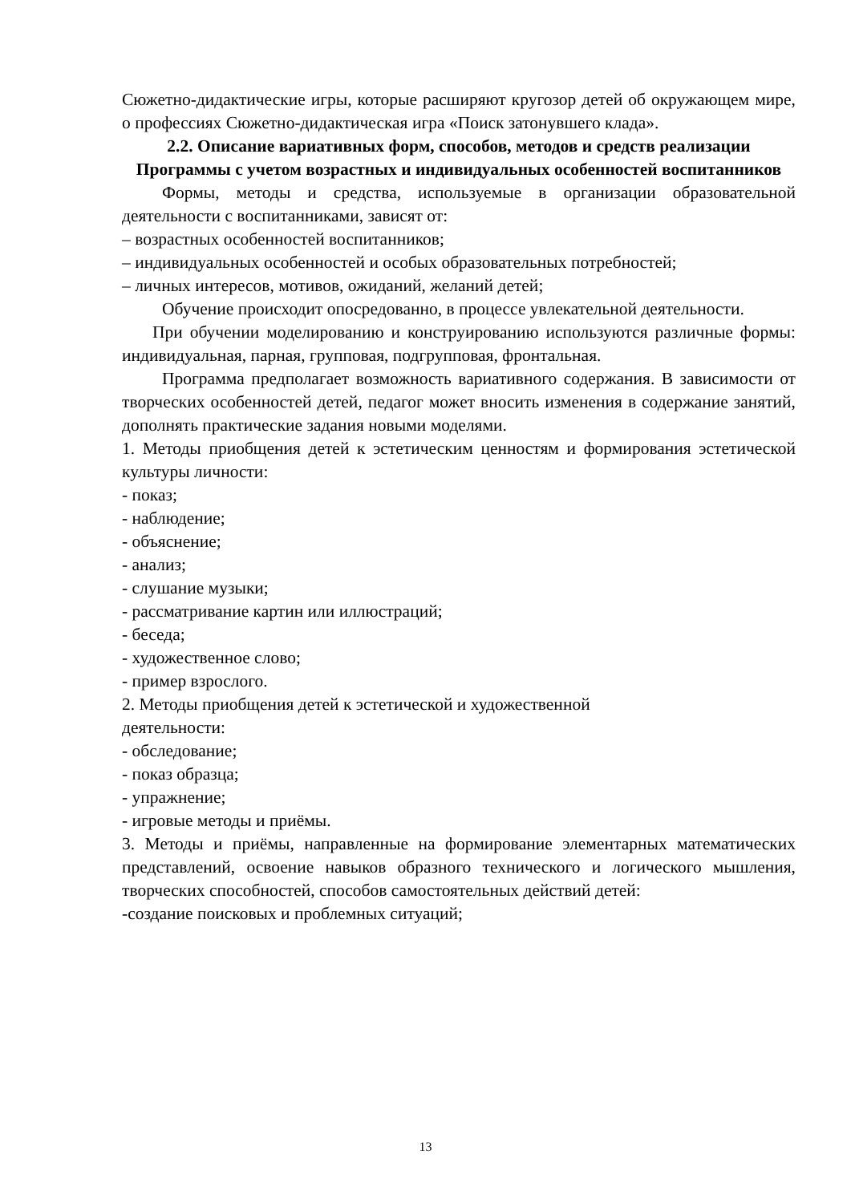Сюжетно-дидактические игры, которые расширяют кругозор детей об окружающем мире, о профессиях Сюжетно-дидактическая игра «Поиск затонувшего клада».
2.2. Описание вариативных форм, способов, методов и средств реализации Программы с учетом возрастных и индивидуальных особенностей воспитанников
Формы, методы и средства, используемые в организации образовательной деятельности с воспитанниками, зависят от:
– возрастных особенностей воспитанников;
– индивидуальных особенностей и особых образовательных потребностей;
– личных интересов, мотивов, ожиданий, желаний детей;
Обучение происходит опосредованно, в процессе увлекательной деятельности.
При обучении моделированию и конструированию используются различные формы: индивидуальная, парная, групповая, подгрупповая, фронтальная.
Программа предполагает возможность вариативного содержания. В зависимости от творческих особенностей детей, педагог может вносить изменения в содержание занятий, дополнять практические задания новыми моделями.
1. Методы приобщения детей к эстетическим ценностям и формирования эстетической культуры личности:
- показ;
- наблюдение;
- объяснение;
- анализ;
- слушание музыки;
- рассматривание картин или иллюстраций;
- беседа;
- художественное слово;
- пример взрослого.
2. Методы приобщения детей к эстетической и художественной
деятельности:
- обследование;
- показ образца;
- упражнение;
- игровые методы и приёмы.
3. Методы и приёмы, направленные на формирование элементарных математических представлений, освоение навыков образного технического и логического мышления, творческих способностей, способов самостоятельных действий детей:
-создание поисковых и проблемных ситуаций;
13